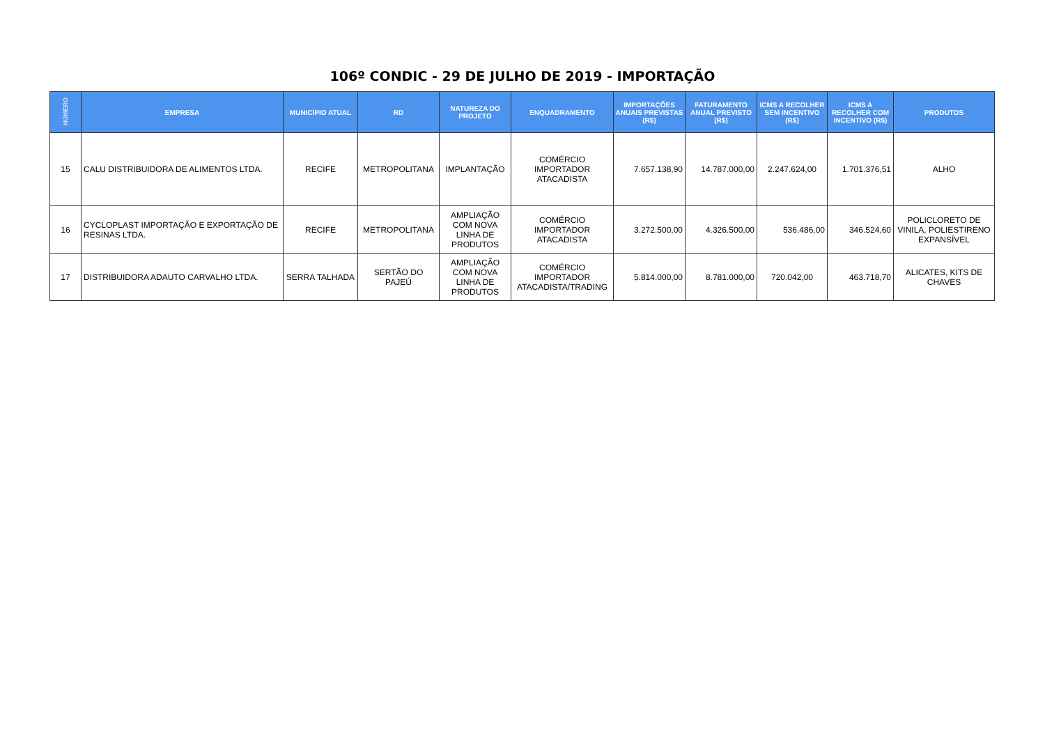106º CONDIC - 29 DE JULHO DE 2019 - IMPORTAÇÃO
| NÚMERO | EMPRESA | MUNICÍPIO ATUAL | RD | NATUREZA DO PROJETO | ENQUADRAMENTO | IMPORTAÇÕES ANUAIS PREVISTAS (R$) | FATURAMENTO ANUAL PREVISTO (R$) | ICMS A RECOLHER SEM INCENTIVO (R$) | ICMS A RECOLHER COM INCENTIVO (R$) | PRODUTOS |
| --- | --- | --- | --- | --- | --- | --- | --- | --- | --- | --- |
| 15 | CALU DISTRIBUIDORA DE ALIMENTOS LTDA. | RECIFE | METROPOLITANA | IMPLANTAÇÃO | COMÉRCIO IMPORTADOR ATACADISTA | 7.657.138,90 | 14.787.000,00 | 2.247.624,00 | 1.701.376,51 | ALHO |
| 16 | CYCLOPLAST IMPORTAÇÃO E EXPORTAÇÃO DE RESINAS LTDA. | RECIFE | METROPOLITANA | AMPLIAÇÃO COM NOVA LINHA DE PRODUTOS | COMÉRCIO IMPORTADOR ATACADISTA | 3.272.500,00 | 4.326.500,00 | 536.486,00 | 346.524,60 | POLICLORETO DE VINILA, POLIESTIRENO EXPANSÍVEL |
| 17 | DISTRIBUIDORA ADAUTO CARVALHO LTDA. | SERRA TALHADA | SERTÃO DO PAJEÚ | AMPLIAÇÃO COM NOVA LINHA DE PRODUTOS | COMÉRCIO IMPORTADOR ATACADISTA/TRADING | 5.814.000,00 | 8.781.000,00 | 720.042,00 | 463.718,70 | ALICATES, KITS DE CHAVES |